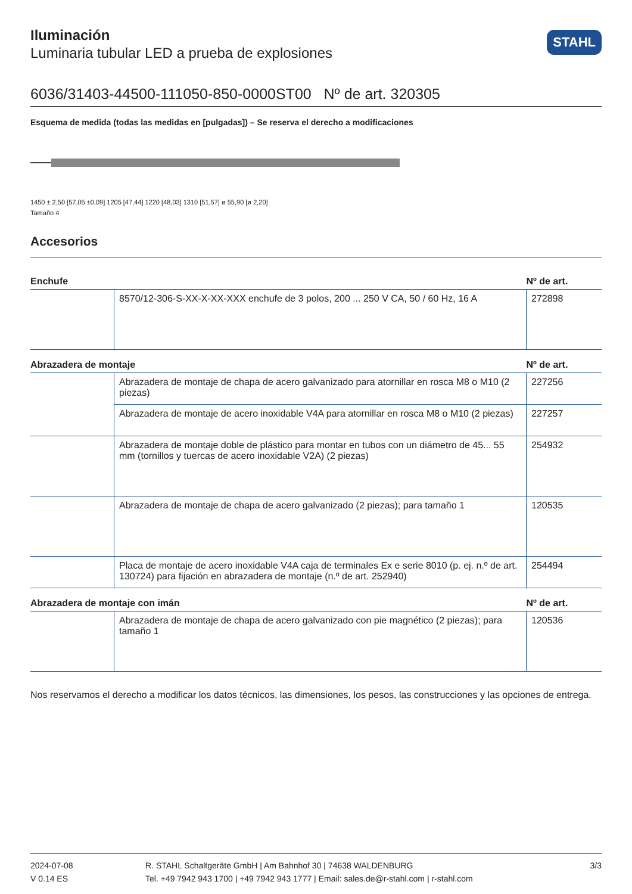STAHL
Iluminación
Luminaria tubular LED a prueba de explosiones
6036/31403-44500-111050-850-0000ST00 Nº de art. 320305
Esquema de medida (todas las medidas en [pulgadas]) – Se reserva el derecho a modificaciones
1450 ± 2,50 [57,05 ±0,09] 1205 [47,44] 1220 [48,03] 1310 [51,57] ø 55,90 [ø 2,20]
Tamaño 4
Accesorios
| Enchufe | | Nº de art. |
| --- | --- | --- |
| | 8570/12-306-S-XX-X-XX-XXX enchufe de 3 polos, 200 ... 250 V CA, 50 / 60 Hz, 16 A | 272898 |
| Abrazadera de montaje | | Nº de art. |
| | Abrazadera de montaje de chapa de acero galvanizado para atornillar en rosca M8 o M10 (2 piezas) | 227256 |
| | Abrazadera de montaje de acero inoxidable V4A para atornillar en rosca M8 o M10 (2 piezas) | 227257 |
| | Abrazadera de montaje doble de plástico para montar en tubos con un diámetro de 45... 55 mm (tornillos y tuercas de acero inoxidable V2A) (2 piezas) | 254932 |
| | Abrazadera de montaje de chapa de acero galvanizado (2 piezas); para tamaño 1 | 120535 |
| | Placa de montaje de acero inoxidable V4A caja de terminales Ex e serie 8010 (p. ej. n.º de art. 130724) para fijación en abrazadera de montaje (n.º de art. 252940) | 254494 |
| Abrazadera de montaje con imán | | Nº de art. |
| | Abrazadera de montaje de chapa de acero galvanizado con pie magnético (2 piezas); para tamaño 1 | 120536 |
Nos reservamos el derecho a modificar los datos técnicos, las dimensiones, los pesos, las construcciones y las opciones de entrega.
2024-07-08
V 0.14 ES
R. STAHL Schaltgeräte GmbH | Am Bahnhof 30 | 74638 WALDENBURG
Tel. +49 7942 943 1700 | +49 7942 943 1777 | Email: sales.de@r-stahl.com | r-stahl.com
3/3